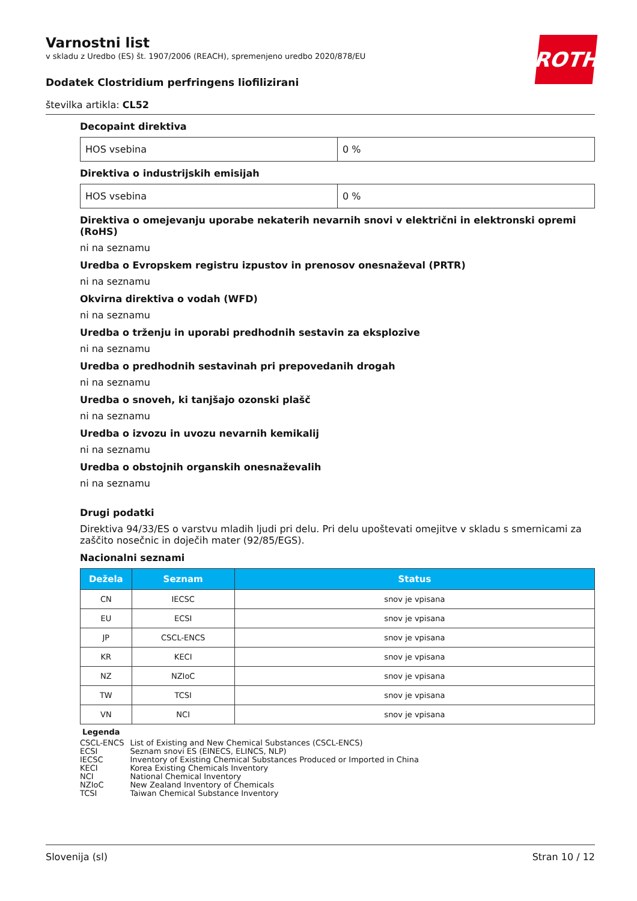ROTH
Varnostni list
v skladu z Uredbo (ES) št. 1907/2006 (REACH), spremenjeno uredbo 2020/878/EU
Dodatek Clostridium perfringens liofilizirani
številka artikla: CL52
Decopaint direktiva
| HOS vsebina | 0 % |
Direktiva o industrijskih emisijah
| HOS vsebina | 0 % |
Direktiva o omejevanju uporabe nekaterih nevarnih snovi v električni in elektronski opremi (RoHS)
ni na seznamu
Uredba o Evropskem registru izpustov in prenosov onesnaževal (PRTR)
ni na seznamu
Okvirna direktiva o vodah (WFD)
ni na seznamu
Uredba o trženju in uporabi predhodnih sestavin za eksplozive
ni na seznamu
Uredba o predhodnih sestavinah pri prepovedanih drogah
ni na seznamu
Uredba o snoveh, ki tanjšajo ozonski plašč
ni na seznamu
Uredba o izvozu in uvozu nevarnih kemikalij
ni na seznamu
Uredba o obstojnih organskih onesnaževalih
ni na seznamu
Drugi podatki
Direktiva 94/33/ES o varstvu mladih ljudi pri delu. Pri delu upoštevati omejitve v skladu s smernicami za zaščito nosečnic in doječih mater (92/85/EGS).
Nacionalni seznami
| Dežela | Seznam | Status |
| --- | --- | --- |
| CN | IECSC | snov je vpisana |
| EU | ECSI | snov je vpisana |
| JP | CSCL-ENCS | snov je vpisana |
| KR | KECI | snov je vpisana |
| NZ | NZIoC | snov je vpisana |
| TW | TCSI | snov je vpisana |
| VN | NCI | snov je vpisana |
Legenda
| CSCL-ENCS | List of Existing and New Chemical Substances (CSCL-ENCS) |
| ECSI | Seznam snovi ES (EINECS, ELINCS, NLP) |
| IECSC | Inventory of Existing Chemical Substances Produced or Imported in China |
| KECI | Korea Existing Chemicals Inventory |
| NCI | National Chemical Inventory |
| NZIoC | New Zealand Inventory of Chemicals |
| TCSI | Taiwan Chemical Substance Inventory |
Slovenija (sl) Stran 10 / 12